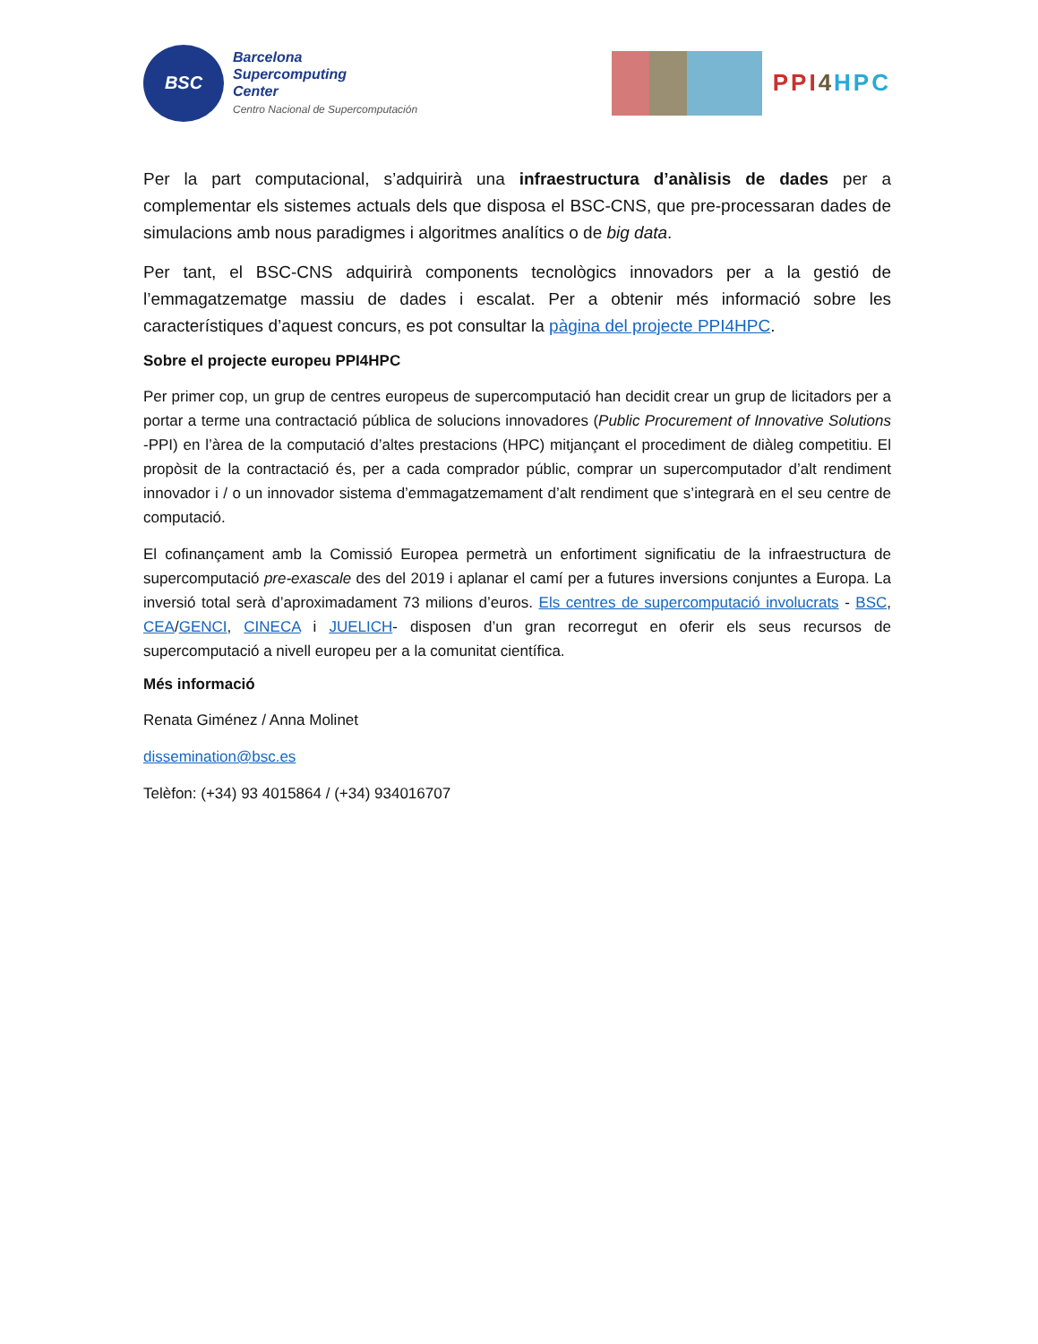BSC
Barcelona
Supercomputing
Center
Centro Nacional de Supercomputación
PPI 4 HPC
Per la part computacional, s’adquirirà una infraestructura d’anàlisis de dades per a complementar els sistemes actuals dels que disposa el BSC-CNS, que pre-processaran dades de simulacions amb nous paradigmes i algoritmes analítics o de big data.
Per tant, el BSC-CNS adquirirà components tecnològics innovadors per a la gestió de l’emmagatzematge massiu de dades i escalat. Per a obtenir més informació sobre les característiques d’aquest concurs, es pot consultar la pàgina del projecte PPI4HPC.
Sobre el projecte europeu PPI4HPC
Per primer cop, un grup de centres europeus de supercomputació han decidit crear un grup de licitadors per a portar a terme una contractació pública de solucions innovadores (Public Procurement of Innovative Solutions -PPI) en l’àrea de la computació d’altes prestacions (HPC) mitjançant el procediment de diàleg competitiu. El propòsit de la contractació és, per a cada comprador públic, comprar un supercomputador d’alt rendiment innovador i / o un innovador sistema d’emmagatzemament d’alt rendiment que s’integrarà en el seu centre de computació.
El cofinançament amb la Comissió Europea permetrà un enfortiment significatiu de la infraestructura de supercomputació pre-exascale des del 2019 i aplanar el camí per a futures inversions conjuntes a Europa. La inversió total serà d’aproximadament 73 milions d’euros. Els centres de supercomputació involucrats - BSC, CEA/GENCI, CINECA i JUELICH- disposen d’un gran recorregut en oferir els seus recursos de supercomputació a nivell europeu per a la comunitat científica.
Més informació
Renata Giménez / Anna Molinet
dissemination@bsc.es
Telèfon: (+34) 93 4015864 / (+34) 934016707